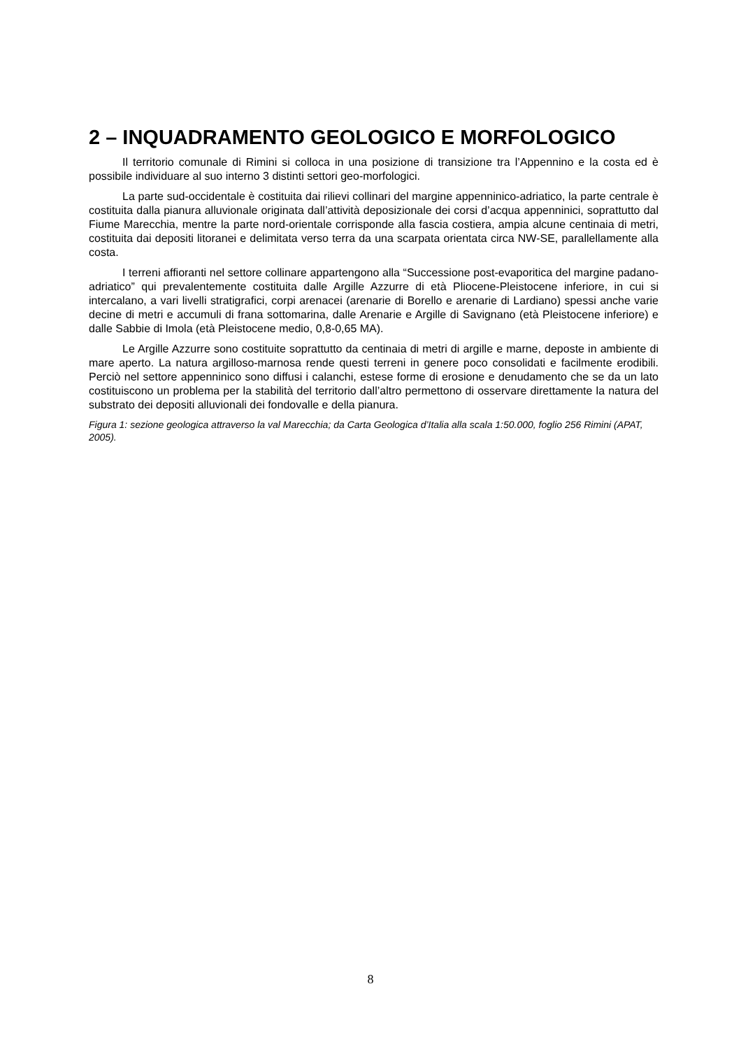2 – INQUADRAMENTO GEOLOGICO E MORFOLOGICO
Il territorio comunale di Rimini si colloca in una posizione di transizione tra l’Appennino e la costa ed è possibile individuare al suo interno 3 distinti settori geo-morfologici.
La parte sud-occidentale è costituita dai rilievi collinari del margine appenninico-adriatico, la parte centrale è costituita dalla pianura alluvionale originata dall’attività deposizionale dei corsi d’acqua appenninici, soprattutto dal Fiume Marecchia, mentre la parte nord-orientale corrisponde alla fascia costiera, ampia alcune centinaia di metri, costituita dai depositi litoranei e delimitata verso terra da una scarpata orientata circa NW-SE, parallellamente alla costa.
I terreni affioranti nel settore collinare appartengono alla “Successione post-evaporitica del margine padano-adriatico” qui prevalentemente costituita dalle Argille Azzurre di età Pliocene-Pleistocene inferiore, in cui si intercalano, a vari livelli stratigrafici, corpi arenacei (arenarie di Borello e arenarie di Lardiano) spessi anche varie decine di metri e accumuli di frana sottomarina, dalle Arenarie e Argille di Savignano (età Pleistocene inferiore) e dalle Sabbie di Imola (età Pleistocene medio, 0,8-0,65 MA).
Le Argille Azzurre sono costituite soprattutto da centinaia di metri di argille e marne, deposte in ambiente di mare aperto. La natura argilloso-marnosa rende questi terreni in genere poco consolidati e facilmente erodibili. Perciò nel settore appenninico sono diffusi i calanchi, estese forme di erosione e denudamento che se da un lato costituiscono un problema per la stabilità del territorio dall’altro permettono di osservare direttamente la natura del substrato dei depositi alluvionali dei fondovalle e della pianura.
Figura 1: sezione geologica attraverso la val Marecchia; da Carta Geologica d’Italia alla scala 1:50.000, foglio 256 Rimini (APAT, 2005).
8